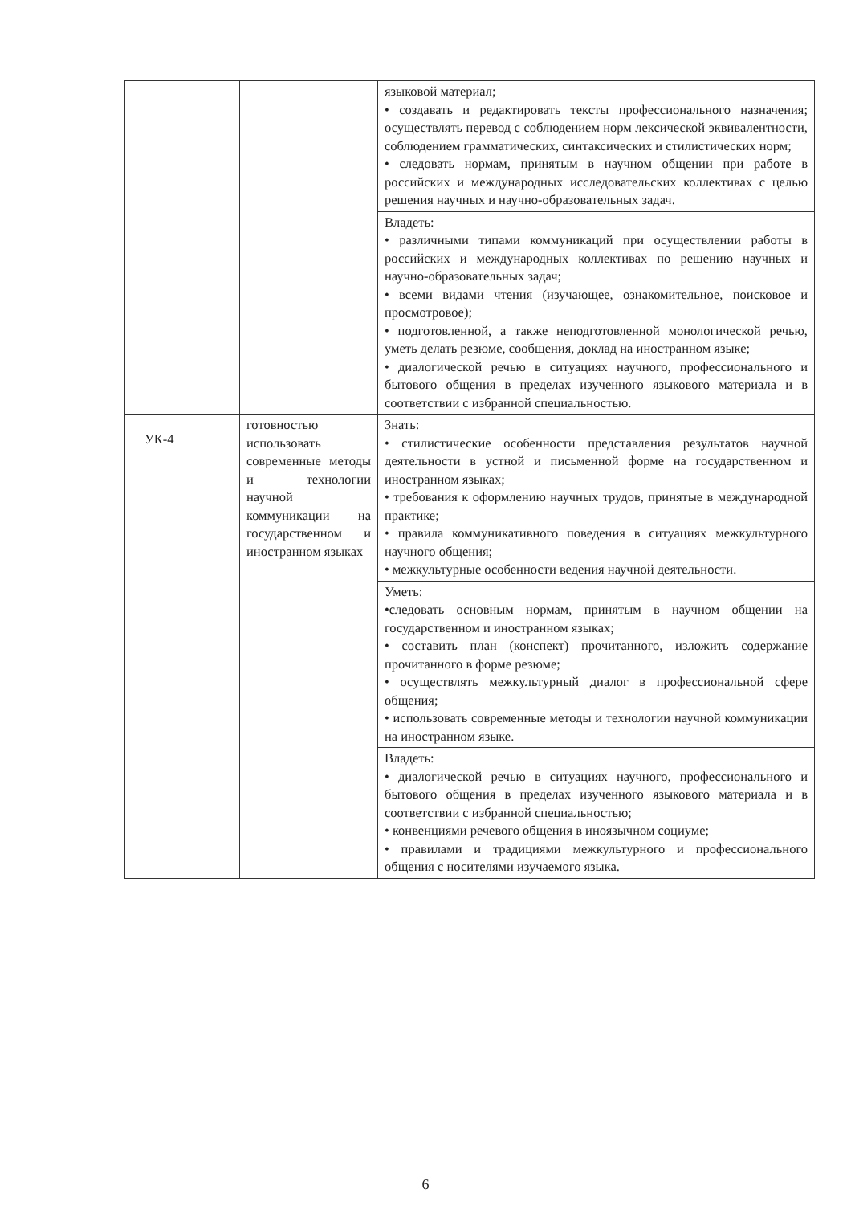| | | языковой материал; • создавать и редактировать тексты профессионального назначения; осуществлять перевод с соблюдением норм лексической эквивалентности, соблюдением грамматических, синтаксических и стилистических норм; • следовать нормам, принятым в научном общении при работе в российских и международных исследовательских коллективах с целью решения научных и научно-образовательных задач. |
| | | Владеть: • различными типами коммуникаций при осуществлении работы в российских и международных коллективах по решению научных и научно-образовательных задач; • всеми видами чтения (изучающее, ознакомительное, поисковое и просмотровое); • подготовленной, а также неподготовленной монологической речью, уметь делать резюме, сообщения, доклад на иностранном языке; • диалогической речью в ситуациях научного, профессионального и бытового общения в пределах изученного языкового материала и в соответствии с избранной специальностью. |
| УК-4 | готовностью использовать современные методы и технологии научной коммуникации на государственном и иностранном языках | Знать: • стилистические особенности представления результатов научной деятельности в устной и письменной форме на государственном и иностранном языках; • требования к оформлению научных трудов, принятые в международной практике; • правила коммуникативного поведения в ситуациях межкультурного научного общения; • межкультурные особенности ведения научной деятельности. |
| | | Уметь: •следовать основным нормам, принятым в научном общении на государственном и иностранном языках; • составить план (конспект) прочитанного, изложить содержание прочитанного в форме резюме; • осуществлять межкультурный диалог в профессиональной сфере общения; • использовать современные методы и технологии научной коммуникации на иностранном языке. |
| | | Владеть: • диалогической речью в ситуациях научного, профессионального и бытового общения в пределах изученного языкового материала и в соответствии с избранной специальностью; • конвенциями речевого общения в иноязычном социуме; • правилами и традициями межкультурного и профессионального общения с носителями изучаемого языка. |
6